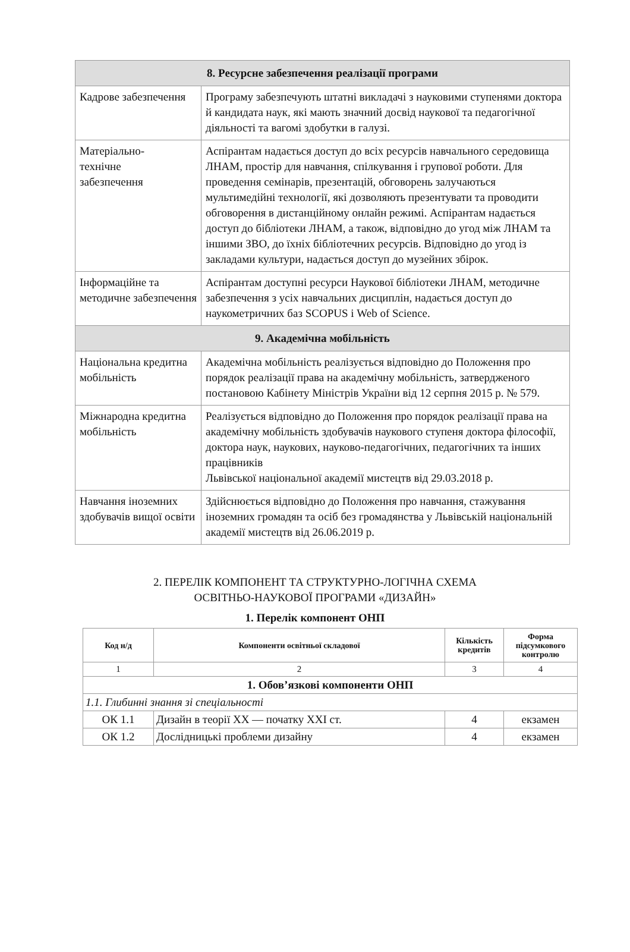| 8. Ресурсне забезпечення реалізації програми | |
| Кадрове забезпечення | Програму забезпечують штатні викладачі з науковими ступенями доктора й кандидата наук, які мають значний досвід наукової та педагогічної діяльності та вагомі здобутки в галузі. |
| Матеріально- технічне забезпечення | Аспірантам надається доступ до всіх ресурсів навчального середовища ЛНАМ, простір для навчання, спілкування і групової роботи. Для проведення семінарів, презентацій, обговорень залучаються мультимедійні технології, які дозволяють презентувати та проводити обговорення в дистанційному онлайн режимі. Аспірантам надається доступ до бібліотеки ЛНАМ, а також, відповідно до угод між ЛНАМ та іншими ЗВО, до їхніх бібліотечних ресурсів. Відповідно до угод із закладами культури, надається доступ до музейних збірок. |
| Інформаційне та методичне забезпечення | Аспірантам доступні ресурси Наукової бібліотеки ЛНАМ, методичне забезпечення з усіх навчальних дисциплін, надається доступ до наукометричних баз SCOPUS і Web of Science. |
| 9. Академічна мобільність | |
| Національна кредитна мобільність | Академічна мобільність реалізується відповідно до Положення про порядок реалізації права на академічну мобільність, затвердженого постановою Кабінету Міністрів України від 12 серпня 2015 р. № 579. |
| Міжнародна кредитна мобільність | Реалізується відповідно до Положення про порядок реалізації права на академічну мобільність здобувачів наукового ступеня доктора філософії, доктора наук, наукових, науково-педагогічних, педагогічних та інших працівників Львівської національної академії мистецтв від 29.03.2018 р. |
| Навчання іноземних здобувачів вищої освіти | Здійснюється відповідно до Положення про навчання, стажування іноземних громадян та осіб без громадянства у Львівській національній академії мистецтв від 26.06.2019 р. |
2. ПЕРЕЛІК КОМПОНЕНТ ТА СТРУКТУРНО-ЛОГІЧНА СХЕМА
ОСВІТНЬО-НАУКОВОЇ ПРОГРАМИ «ДИЗАЙН»
1. Перелік компонент ОНП
| Код н/д | Компоненти освітньої складової | Кількість кредитів | Форма підсумкового контролю |
| --- | --- | --- | --- |
| 1 | 2 | 3 | 4 |
| 1. Обов’язкові компоненти ОНП | | | |
| 1.1. Глибинні знання зі спеціальності | | | |
| ОК 1.1 | Дизайн в теорії ХХ — початку ХХІ ст. | 4 | екзамен |
| ОК 1.2 | Дослідницькі проблеми дизайну | 4 | екзамен |